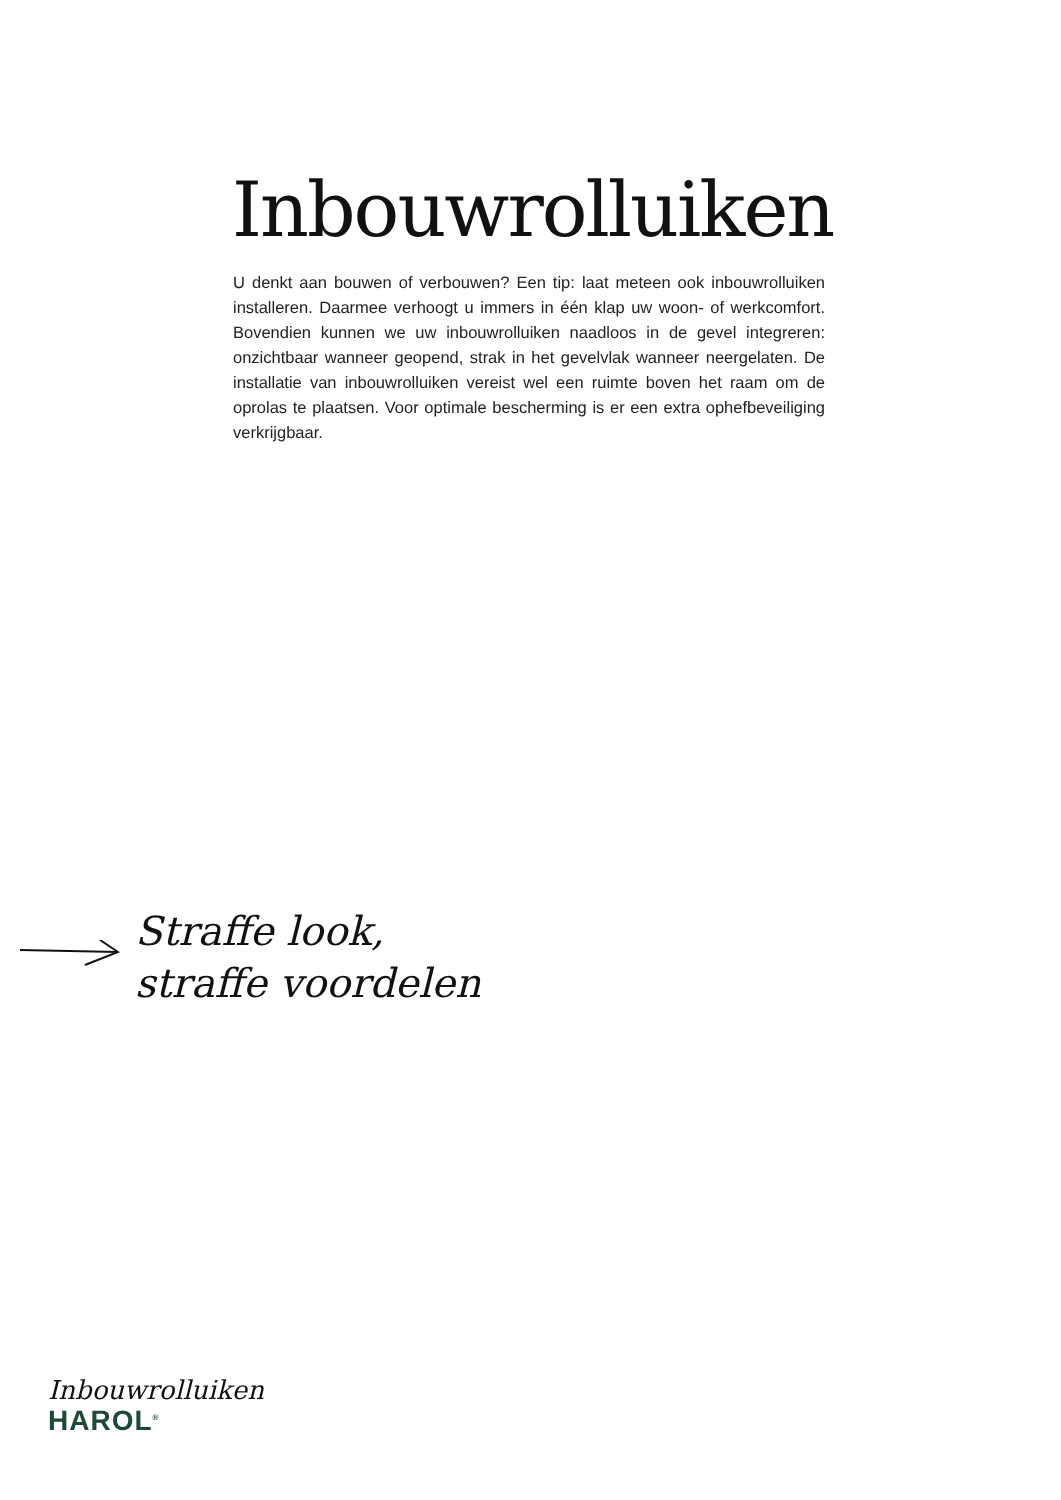Inbouwrolluiken
U denkt aan bouwen of verbouwen? Een tip: laat meteen ook inbouwrolluiken installeren. Daarmee verhoogt u immers in één klap uw woon- of werkcomfort. Bovendien kunnen we uw inbouwrolluiken naadloos in de gevel integreren: onzichtbaar wanneer geopend, strak in het gevelvlak wanneer neergelaten. De installatie van inbouwrolluiken vereist wel een ruimte boven het raam om de oprolas te plaatsen. Voor optimale bescherming is er een extra ophefbeveiliging verkrijgbaar.
Straffe look,
straffe voordelen
Inbouwrolluiken
HAROL<sup>®</sup>